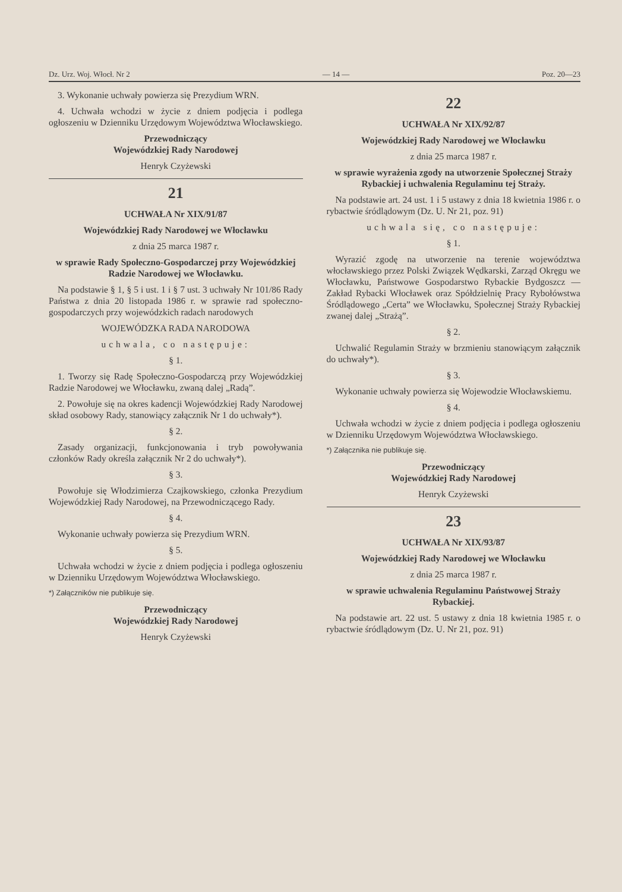Dz. Urz. Woj. Włocł. Nr 2 — 14 — Poz. 20—23
3. Wykonanie uchwały powierza się Prezydium WRN.
4. Uchwała wchodzi w życie z dniem podjęcia i podlega ogłoszeniu w Dzienniku Urzędowym Województwa Włocławskiego.
Przewodniczący
Wojewódzkiej Rady Narodowej
Henryk Czyżewski
21
UCHWAŁA Nr XIX/91/87
Wojewódzkiej Rady Narodowej we Włocławku
z dnia 25 marca 1987 r.
w sprawie Rady Społeczno-Gospodarczej przy Wojewódzkiej Radzie Narodowej we Włocławku.
Na podstawie § 1, § 5 i ust. 1 i § 7 ust. 3 uchwały Nr 101/86 Rady Państwa z dnia 20 listopada 1986 r. w sprawie rad społeczno-gospodarczych przy wojewódzkich radach narodowych
WOJEWÓDZKA RADA NARODOWA
uchwala, co następuje:
§ 1.
1. Tworzy się Radę Społeczno-Gospodarczą przy Wojewódzkiej Radzie Narodowej we Włocławku, zwaną dalej „Radą”.
2. Powołuje się na okres kadencji Wojewódzkiej Rady Narodowej skład osobowy Rady, stanowiący załącznik Nr 1 do uchwały*).
§ 2.
Zasady organizacji, funkcjonowania i tryb powoływania członków Rady określa załącznik Nr 2 do uchwały*).
§ 3.
Powołuje się Włodzimierza Czajkowskiego, członka Prezydium Wojewódzkiej Rady Narodowej, na Przewodniczącego Rady.
§ 4.
Wykonanie uchwały powierza się Prezydium WRN.
§ 5.
Uchwała wchodzi w życie z dniem podjęcia i podlega ogłoszeniu w Dzienniku Urzędowym Województwa Włocławskiego.
*) Załączników nie publikuje się.
Przewodniczący
Wojewódzkiej Rady Narodowej
Henryk Czyżewski
22
UCHWAŁA Nr XIX/92/87
Wojewódzkiej Rady Narodowej we Włocławku
z dnia 25 marca 1987 r.
w sprawie wyrażenia zgody na utworzenie Społecznej Straży Rybackiej i uchwalenia Regulaminu tej Straży.
Na podstawie art. 24 ust. 1 i 5 ustawy z dnia 18 kwietnia 1986 r. o rybactwie śródlądowym (Dz. U. Nr 21, poz. 91)
uchwala się, co następuje:
§ 1.
Wyrazić zgodę na utworzenie na terenie województwa włocławskiego przez Polski Związek Wędkarski, Zarząd Okręgu we Włocławku, Państwowe Gospodarstwo Rybackie Bydgoszcz — Zakład Rybacki Włocławek oraz Spółdzielnię Pracy Rybołówstwa Śródlądowego „Certa” we Włocławku, Społecznej Straży Rybackiej zwanej dalej „Strażą”.
§ 2.
Uchwalić Regulamin Straży w brzmieniu stanowiącym załącznik do uchwały*).
§ 3.
Wykonanie uchwały powierza się Wojewodzie Włocławskiemu.
§ 4.
Uchwała wchodzi w życie z dniem podjęcia i podlega ogłoszeniu w Dzienniku Urzędowym Województwa Włocławskiego.
*) Załącznika nie publikuje się.
Przewodniczący
Wojewódzkiej Rady Narodowej
Henryk Czyżewski
23
UCHWAŁA Nr XIX/93/87
Wojewódzkiej Rady Narodowej we Włocławku
z dnia 25 marca 1987 r.
w sprawie uchwalenia Regulaminu Państwowej Straży Rybackiej.
Na podstawie art. 22 ust. 5 ustawy z dnia 18 kwietnia 1985 r. o rybactwie śródlądowym (Dz. U. Nr 21, poz. 91)